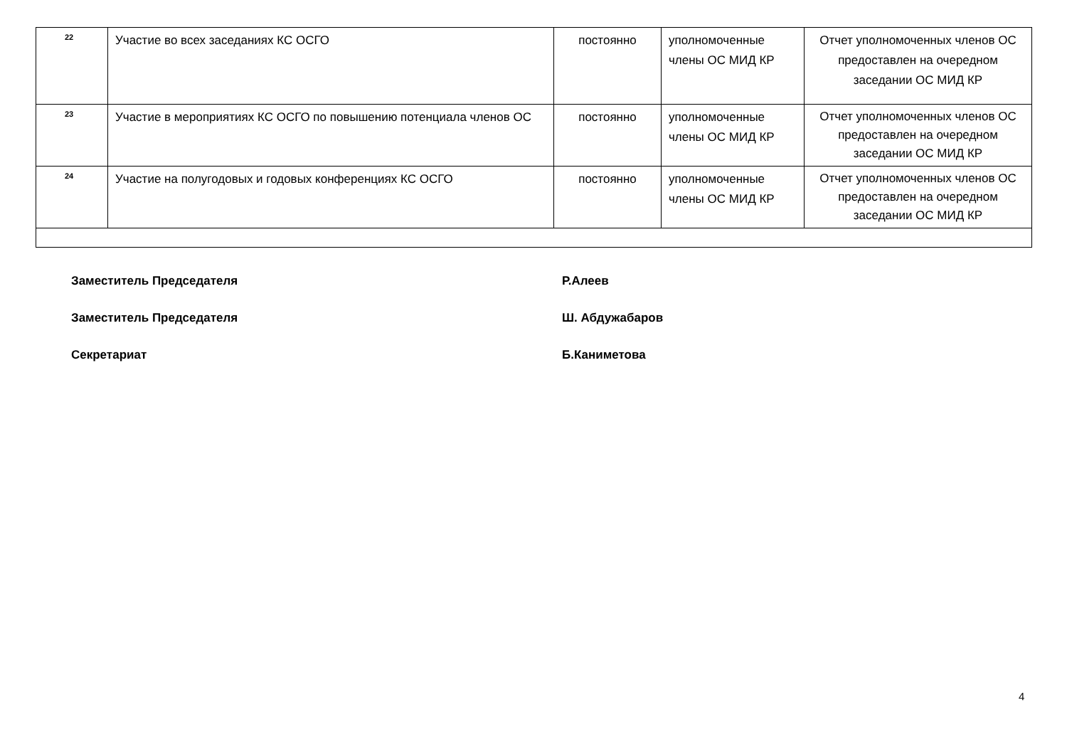| 22 | Участие во всех заседаниях КС ОСГО | постоянно | уполномоченные члены ОС МИД КР | Отчет уполномоченных членов ОС предоставлен на очередном заседании ОС МИД КР |
| 23 | Участие в мероприятиях КС ОСГО по повышению потенциала членов ОС | постоянно | уполномоченные члены ОС МИД КР | Отчет уполномоченных членов ОС предоставлен на очередном заседании ОС МИД КР |
| 24 | Участие на полугодовых и годовых конференциях КС ОСГО | постоянно | уполномоченные члены ОС МИД КР | Отчет уполномоченных членов ОС предоставлен на очередном заседании ОС МИД КР |
Заместитель Председателя Р.Алеев
Заместитель Председателя Ш. Абдужабаров
Секретариат Б.Каниметова
4